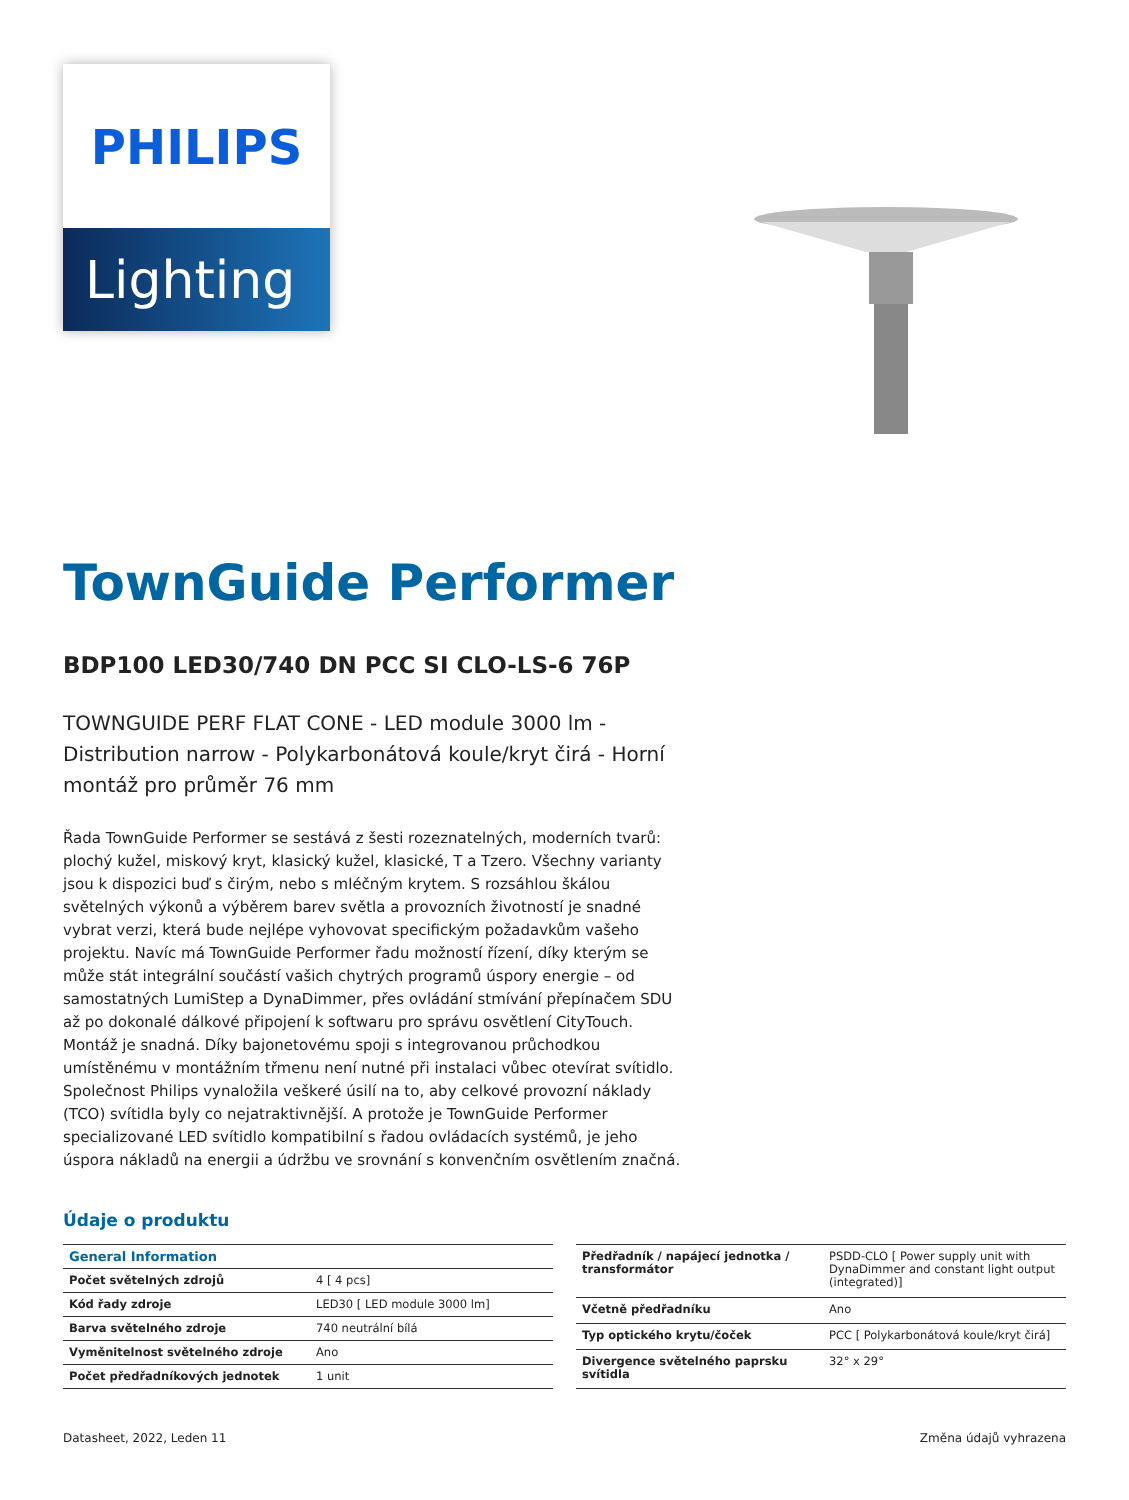PHILIPS
Lighting
TownGuide Performer
BDP100 LED30/740 DN PCC SI CLO-LS-6 76P
TOWNGUIDE PERF FLAT CONE - LED module 3000 lm - Distribution narrow - Polykarbonátová koule/kryt čirá - Horní montáž pro průměr 76 mm
Řada TownGuide Performer se sestává z šesti rozeznatelných, moderních tvarů: plochý kužel, miskový kryt, klasický kužel, klasické, T a Tzero. Všechny varianty jsou k dispozici buď s čirým, nebo s mléčným krytem. S rozsáhlou škálou světelných výkonů a výběrem barev světla a provozních životností je snadné vybrat verzi, která bude nejlépe vyhovovat specifickým požadavkům vašeho projektu. Navíc má TownGuide Performer řadu možností řízení, díky kterým se může stát integrální součástí vašich chytrých programů úspory energie – od samostatných LumiStep a DynaDimmer, přes ovládání stmívání přepínačem SDU až po dokonalé dálkové připojení k softwaru pro správu osvětlení CityTouch. Montáž je snadná. Díky bajonetovému spoji s integrovanou průchodkou umístěnému v montážním třmenu není nutné při instalaci vůbec otevírat svítidlo. Společnost Philips vynaložila veškeré úsilí na to, aby celkové provozní náklady (TCO) svítidla byly co nejatraktivnější. A protože je TownGuide Performer specializované LED svítidlo kompatibilní s řadou ovládacích systémů, je jeho úspora nákladů na energii a údržbu ve srovnání s konvenčním osvětlením značná.
Údaje o produktu
| General Information | |
| --- | --- |
| Počet světelných zdrojů | 4 [ 4 pcs] |
| Kód řady zdroje | LED30 [ LED module 3000 lm] |
| Barva světelného zdroje | 740 neutrální bílá |
| Vyměnitelnost světelného zdroje | Ano |
| Počet předřadníkových jednotek | 1 unit |
| Předřadník / napájecí jednotka / transformátor | PSDD-CLO [ Power supply unit with DynaDimmer and constant light output (integrated)] |
| Včetně předřadníku | Ano |
| Typ optického krytu/čoček | PCC [ Polykarbonátová koule/kryt čirá] |
| Divergence světelného paprsku svítidla | 32° x 29° |
Datasheet, 2022, Leden 11 Změna údajů vyhrazena